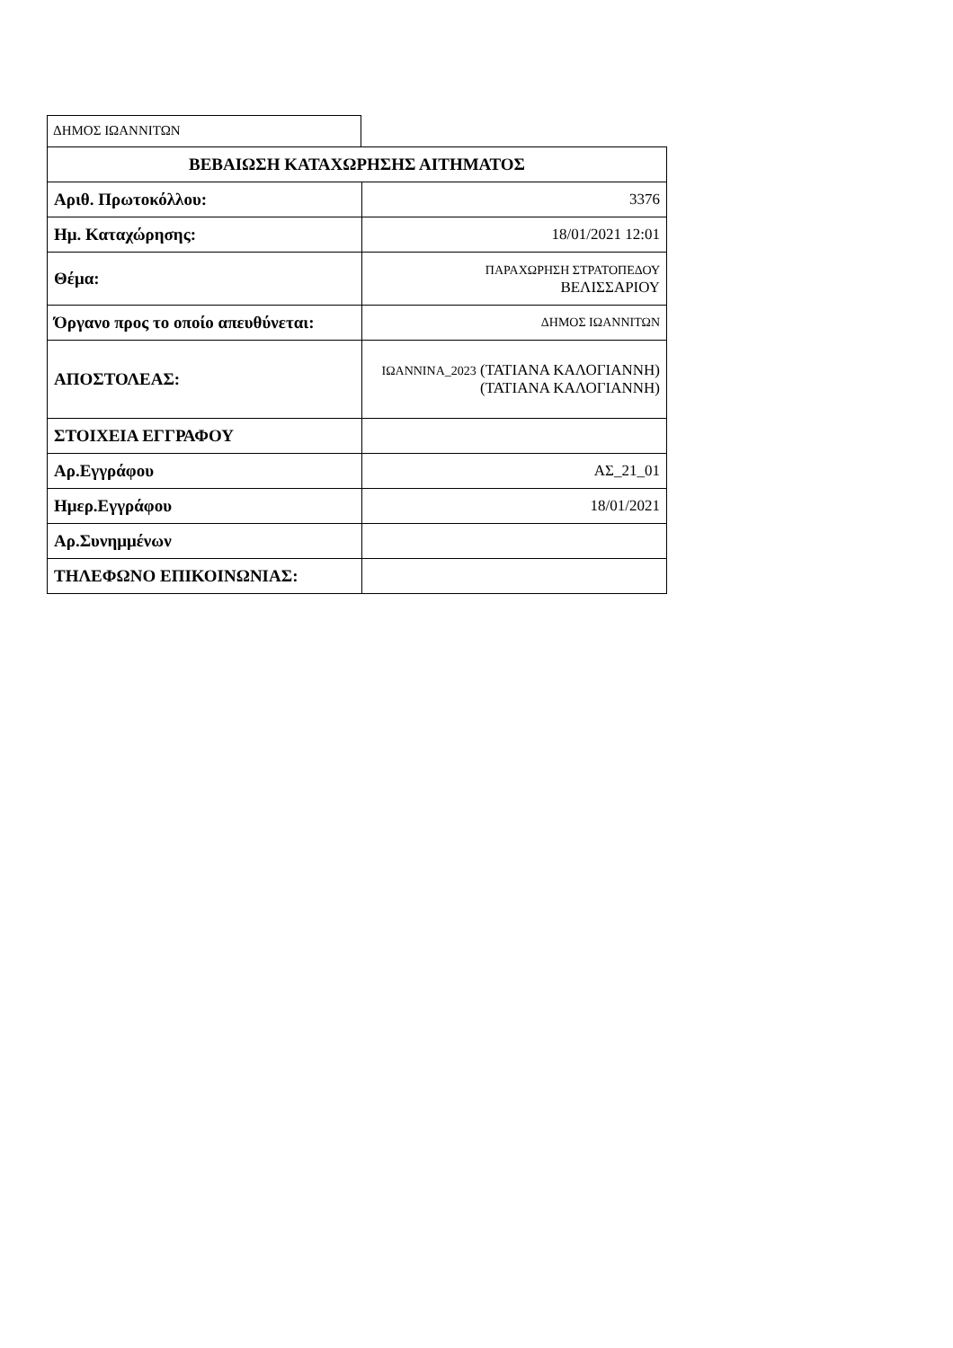ΔΗΜΟΣ ΙΩΑΝΝΙΤΩΝ
| ΒΕΒΑΙΩΣΗ ΚΑΤΑΧΩΡΗΣΗΣ ΑΙΤΗΜΑΤΟΣ | |
| --- | --- |
| Αριθ. Πρωτοκόλλου: | 3376 |
| Ημ. Καταχώρησης: | 18/01/2021 12:01 |
| Θέμα: | ΠΑΡΑΧΩΡΗΣΗ ΣΤΡΑΤΟΠΕΔΟΥ ΒΕΛΙΣΣΑΡΙΟΥ |
| Όργανο προς το οποίο απευθύνεται: | ΔΗΜΟΣ ΙΩΑΝΝΙΤΩΝ |
| ΑΠΟΣΤΟΛΕΑΣ: | ΙΩΑΝΝΙΝΑ_2023 (ΤΑΤΙΑΝΑ ΚΑΛΟΓΙΑΝΝΗ) (ΤΑΤΙΑΝΑ ΚΑΛΟΓΙΑΝΝΗ) |
| ΣΤΟΙΧΕΙΑ ΕΓΓΡΑΦΟΥ | |
| Αρ.Εγγράφου | ΑΣ_21_01 |
| Ημερ.Εγγράφου | 18/01/2021 |
| Αρ.Συνημμένων | |
| ΤΗΛΕΦΩΝΟ ΕΠΙΚΟΙΝΩΝΙΑΣ: | |